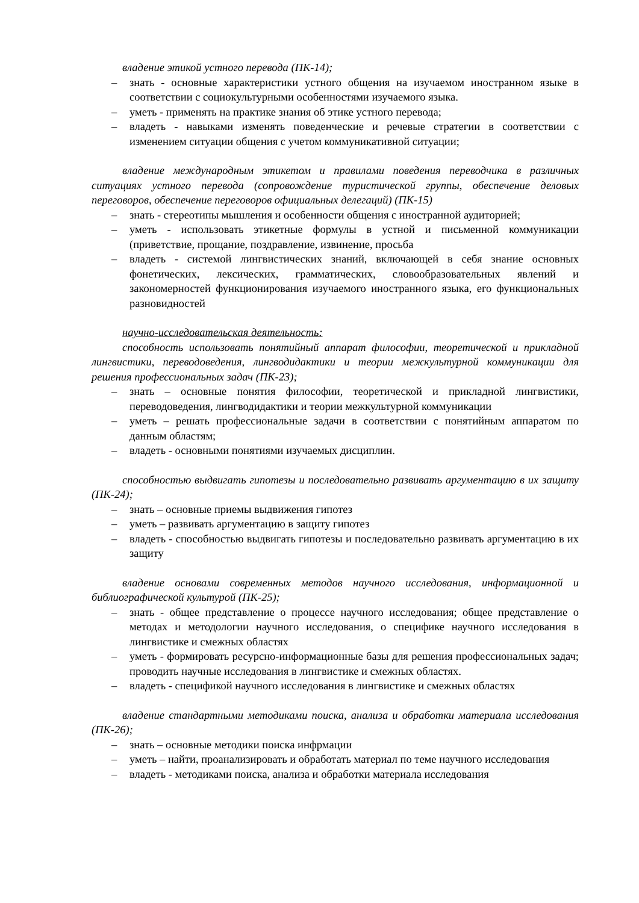владение этикой устного перевода (ПК-14);
– знать - основные характеристики устного общения на изучаемом иностранном языке в соответствии с социокультурными особенностями изучаемого языка.
– уметь - применять на практике знания об этике устного перевода;
– владеть - навыками изменять поведенческие и речевые стратегии в соответствии с изменением ситуации общения с учетом коммуникативной ситуации;
владение международным этикетом и правилами поведения переводчика в различных ситуациях устного перевода (сопровождение туристической группы, обеспечение деловых переговоров, обеспечение переговоров официальных делегаций) (ПК-15)
– знать - стереотипы мышления и особенности общения с иностранной аудиторией;
– уметь - использовать этикетные формулы в устной и письменной коммуникации (приветствие, прощание, поздравление, извинение, просьба
– владеть - системой лингвистических знаний, включающей в себя знание основных фонетических, лексических, грамматических, словообразовательных явлений и закономерностей функционирования изучаемого иностранного языка, его функциональных разновидностей
научно-исследовательская деятельность:
способность использовать понятийный аппарат философии, теоретической и прикладной лингвистики, переводоведения, лингводидактики и теории межкультурной коммуникации для решения профессиональных задач (ПК-23);
– знать – основные понятия философии, теоретической и прикладной лингвистики, переводоведения, лингводидактики и теории межкультурной коммуникации
– уметь – решать профессиональные задачи в соответствии с понятийным аппаратом по данным областям;
– владеть - основными понятиями изучаемых дисциплин.
способностью выдвигать гипотезы и последовательно развивать аргументацию в их защиту (ПК-24);
– знать – основные приемы выдвижения гипотез
– уметь – развивать аргументацию в защиту гипотез
– владеть - способностью выдвигать гипотезы и последовательно развивать аргументацию в их защиту
владение основами современных методов научного исследования, информационной и библиографической культурой (ПК-25);
– знать - общее представление о процессе научного исследования; общее представление о методах и методологии научного исследования, о специфике научного исследования в лингвистике и смежных областях
– уметь - формировать ресурсно-информационные базы для решения профессиональных задач; проводить научные исследования в лингвистике и смежных областях.
– владеть - спецификой научного исследования в лингвистике и смежных областях
владение стандартными методиками поиска, анализа и обработки материала исследования (ПК-26);
– знать – основные методики поиска инфрмации
– уметь – найти, проанализировать и обработать материал по теме научного исследования
– владеть - методиками поиска, анализа и обработки материала исследования